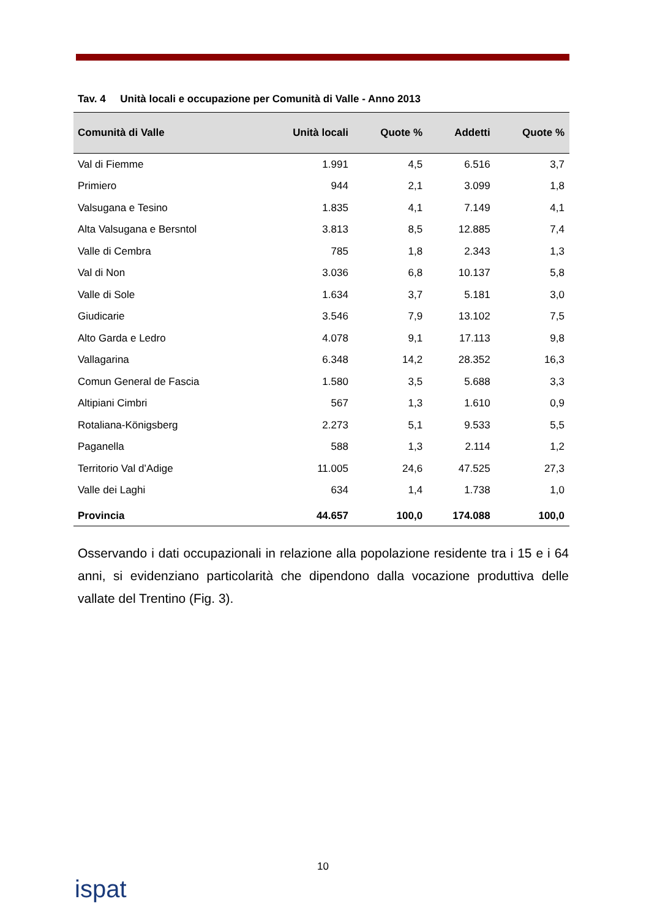Tav. 4 Unità locali e occupazione per Comunità di Valle - Anno 2013
| Comunità di Valle | Unità locali | Quote % | Addetti | Quote % |
| --- | --- | --- | --- | --- |
| Val di Fiemme | 1.991 | 4,5 | 6.516 | 3,7 |
| Primiero | 944 | 2,1 | 3.099 | 1,8 |
| Valsugana e Tesino | 1.835 | 4,1 | 7.149 | 4,1 |
| Alta Valsugana e Bersntol | 3.813 | 8,5 | 12.885 | 7,4 |
| Valle di Cembra | 785 | 1,8 | 2.343 | 1,3 |
| Val di Non | 3.036 | 6,8 | 10.137 | 5,8 |
| Valle di Sole | 1.634 | 3,7 | 5.181 | 3,0 |
| Giudicarie | 3.546 | 7,9 | 13.102 | 7,5 |
| Alto Garda e Ledro | 4.078 | 9,1 | 17.113 | 9,8 |
| Vallagarina | 6.348 | 14,2 | 28.352 | 16,3 |
| Comun General de Fascia | 1.580 | 3,5 | 5.688 | 3,3 |
| Altipiani Cimbri | 567 | 1,3 | 1.610 | 0,9 |
| Rotaliana-Königsberg | 2.273 | 5,1 | 9.533 | 5,5 |
| Paganella | 588 | 1,3 | 2.114 | 1,2 |
| Territorio Val d’Adige | 11.005 | 24,6 | 47.525 | 27,3 |
| Valle dei Laghi | 634 | 1,4 | 1.738 | 1,0 |
| Provincia | 44.657 | 100,0 | 174.088 | 100,0 |
Osservando i dati occupazionali in relazione alla popolazione residente tra i 15 e i 64 anni, si evidenziano particolarità che dipendono dalla vocazione produttiva delle vallate del Trentino (Fig. 3).
10
ispat